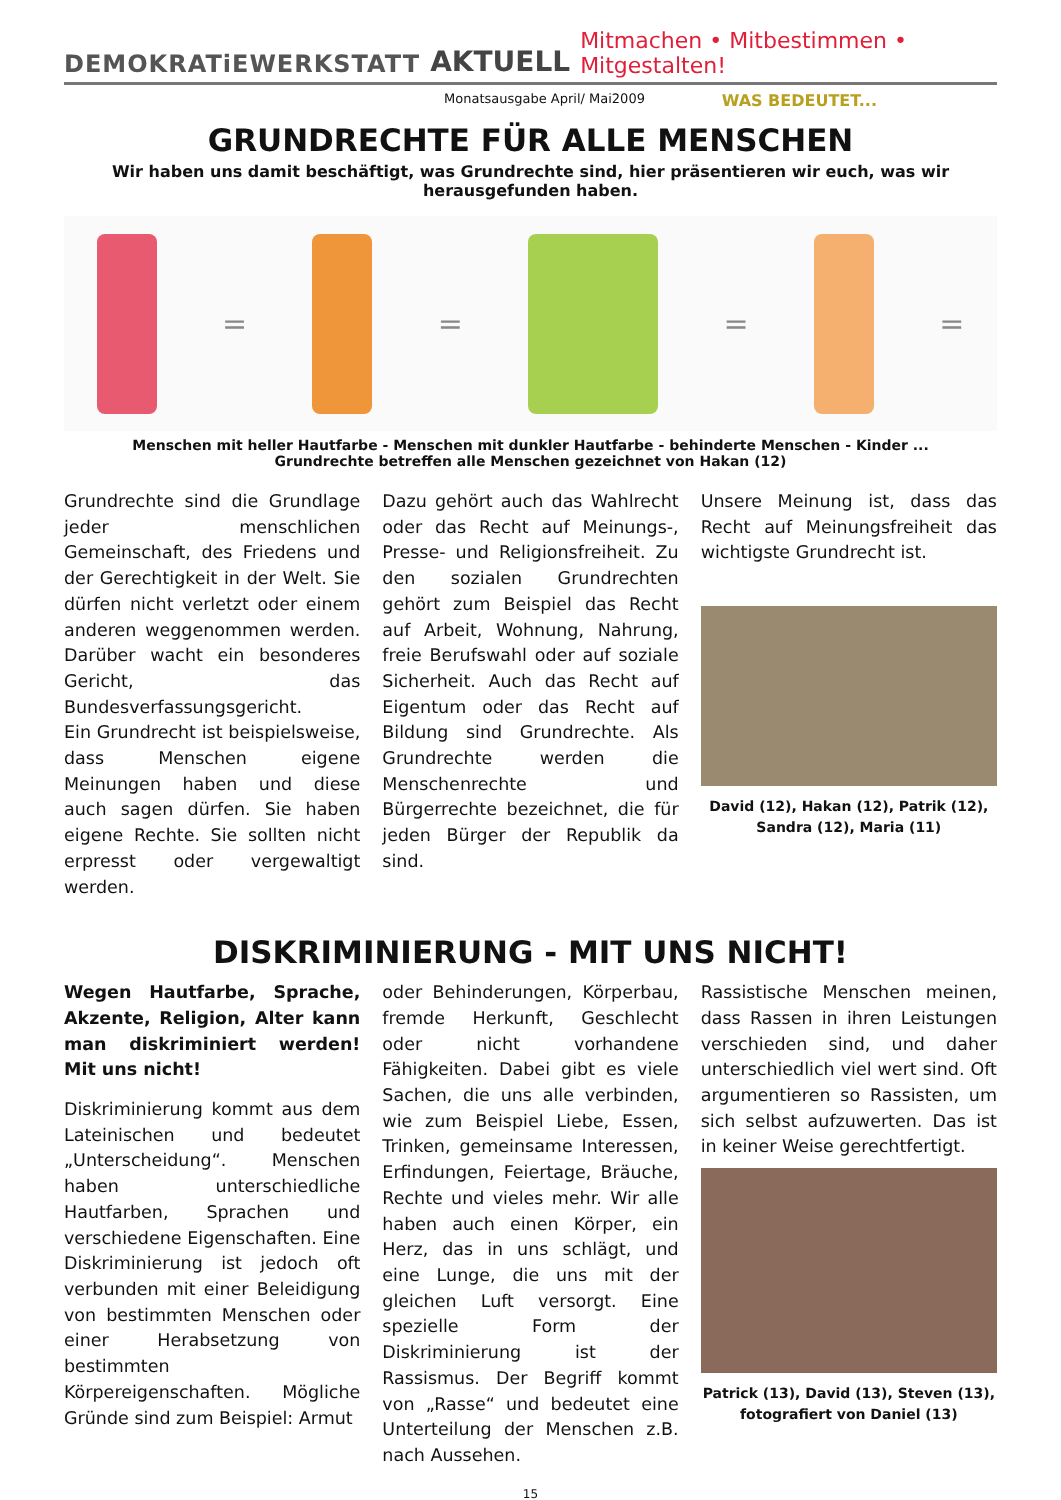DEMOKRATiEWERKSTATT AKTUELL Mitmachen • Mitbestimmen • Mitgestalten!
Monatsausgabe April/ Mai2009 WAS BEDEUTET...
GRUNDRECHTE FÜR ALLE MENSCHEN
Wir haben uns damit beschäftigt, was Grundrechte sind, hier präsentieren wir euch, was wir herausgefunden haben.
= = = =
Menschen mit heller Hautfarbe - Menschen mit dunkler Hautfarbe - behinderte Menschen - Kinder ...
Grundrechte betreffen alle Menschen gezeichnet von Hakan (12)
Grundrechte sind die Grundlage jeder menschlichen Gemeinschaft, des Friedens und der Gerechtigkeit in der Welt. Sie dürfen nicht verletzt oder einem anderen weggenommen werden. Darüber wacht ein besonderes Gericht, das Bundesverfassungsgericht.
Ein Grundrecht ist beispielsweise, dass Menschen eigene Meinungen haben und diese auch sagen dürfen. Sie haben eigene Rechte. Sie sollten nicht erpresst oder vergewaltigt werden.
Dazu gehört auch das Wahlrecht oder das Recht auf Meinungs-, Presse- und Religionsfreiheit. Zu den sozialen Grundrechten gehört zum Beispiel das Recht auf Arbeit, Wohnung, Nahrung, freie Berufswahl oder auf soziale Sicherheit. Auch das Recht auf Eigentum oder das Recht auf Bildung sind Grundrechte. Als Grundrechte werden die Menschenrechte und Bürgerrechte bezeichnet, die für jeden Bürger der Republik da sind.
Unsere Meinung ist, dass das Recht auf Meinungsfreiheit das wichtigste Grundrecht ist.
David (12), Hakan (12), Patrik (12),
Sandra (12), Maria (11)
DISKRIMINIERUNG - MIT UNS NICHT!
Wegen Hautfarbe, Sprache, Akzente, Religion, Alter kann man diskriminiert werden! Mit uns nicht!
Diskriminierung kommt aus dem Lateinischen und bedeutet „Unterscheidung“. Menschen haben unterschiedliche Hautfarben, Sprachen und verschiedene Eigenschaften. Eine Diskriminierung ist jedoch oft verbunden mit einer Beleidigung von bestimmten Menschen oder einer Herabsetzung von bestimmten Körpereigenschaften. Mögliche Gründe sind zum Beispiel: Armut
oder Behinderungen, Körperbau, fremde Herkunft, Geschlecht oder nicht vorhandene Fähigkeiten. Dabei gibt es viele Sachen, die uns alle verbinden, wie zum Beispiel Liebe, Essen, Trinken, gemeinsame Interessen, Erfindungen, Feiertage, Bräuche, Rechte und vieles mehr. Wir alle haben auch einen Körper, ein Herz, das in uns schlägt, und eine Lunge, die uns mit der gleichen Luft versorgt. Eine spezielle Form der Diskriminierung ist der Rassismus. Der Begriff kommt von „Rasse“ und bedeutet eine Unterteilung der Menschen z.B. nach Aussehen.
Rassistische Menschen meinen, dass Rassen in ihren Leistungen verschieden sind, und daher unterschiedlich viel wert sind. Oft argumentieren so Rassisten, um sich selbst aufzuwerten. Das ist in keiner Weise gerechtfertigt.
Patrick (13), David (13), Steven (13),
fotografiert von Daniel (13)
15